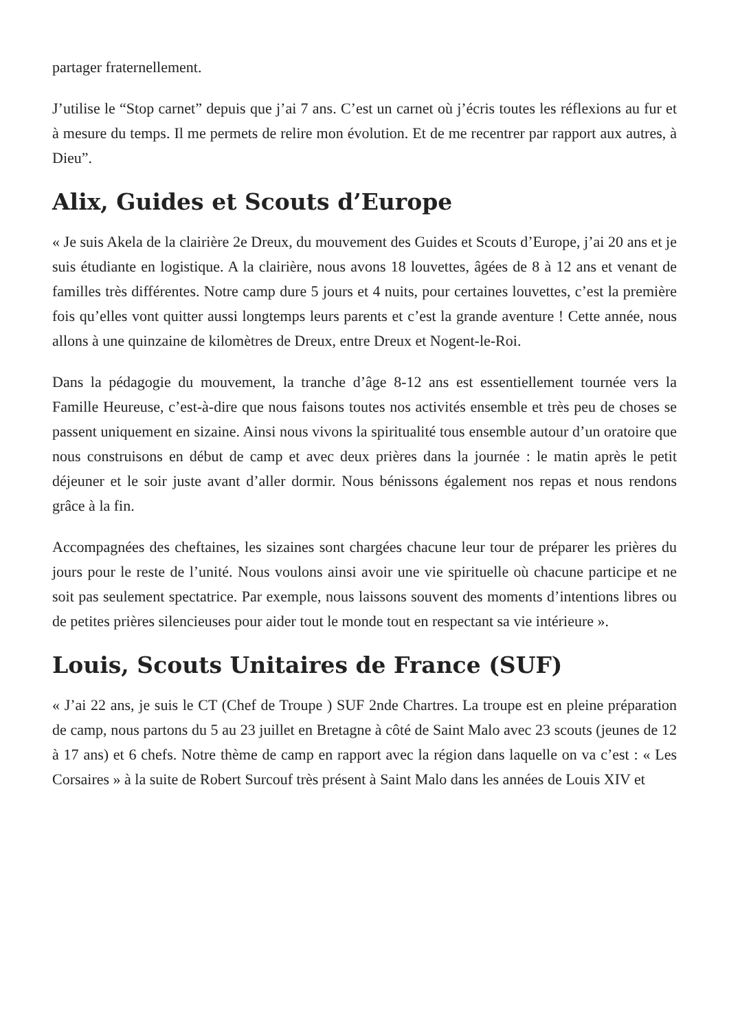partager fraternellement.
J’utilise le “Stop carnet” depuis que j’ai 7 ans. C’est un carnet où j’écris toutes les réflexions au fur et à mesure du temps. Il me permets de relire mon évolution. Et de me recentrer par rapport aux autres, à Dieu”.
Alix, Guides et Scouts d’Europe
« Je suis Akela de la clairière 2e Dreux, du mouvement des Guides et Scouts d’Europe, j’ai 20 ans et je suis étudiante en logistique. A la clairière, nous avons 18 louvettes, âgées de 8 à 12 ans et venant de familles très différentes. Notre camp dure 5 jours et 4 nuits, pour certaines louvettes, c’est la première fois qu’elles vont quitter aussi longtemps leurs parents et c’est la grande aventure ! Cette année, nous allons à une quinzaine de kilomètres de Dreux, entre Dreux et Nogent-le-Roi.
Dans la pédagogie du mouvement, la tranche d’âge 8-12 ans est essentiellement tournée vers la Famille Heureuse, c’est-à-dire que nous faisons toutes nos activités ensemble et très peu de choses se passent uniquement en sizaine. Ainsi nous vivons la spiritualité tous ensemble autour d’un oratoire que nous construisons en début de camp et avec deux prières dans la journée : le matin après le petit déjeuner et le soir juste avant d’aller dormir. Nous bénissons également nos repas et nous rendons grâce à la fin.
Accompagnées des cheftaines, les sizaines sont chargées chacune leur tour de préparer les prières du jours pour le reste de l’unité. Nous voulons ainsi avoir une vie spirituelle où chacune participe et ne soit pas seulement spectatrice. Par exemple, nous laissons souvent des moments d’intentions libres ou de petites prières silencieuses pour aider tout le monde tout en respectant sa vie intérieure ».
Louis, Scouts Unitaires de France (SUF)
« J’ai 22 ans, je suis le CT (Chef de Troupe ) SUF 2nde Chartres. La troupe est en pleine préparation de camp, nous partons du 5 au 23 juillet en Bretagne à côté de Saint Malo avec 23 scouts (jeunes de 12 à 17 ans) et 6 chefs. Notre thème de camp en rapport avec la région dans laquelle on va c’est : « Les Corsaires » à la suite de Robert Surcouf très présent à Saint Malo dans les années de Louis XIV et